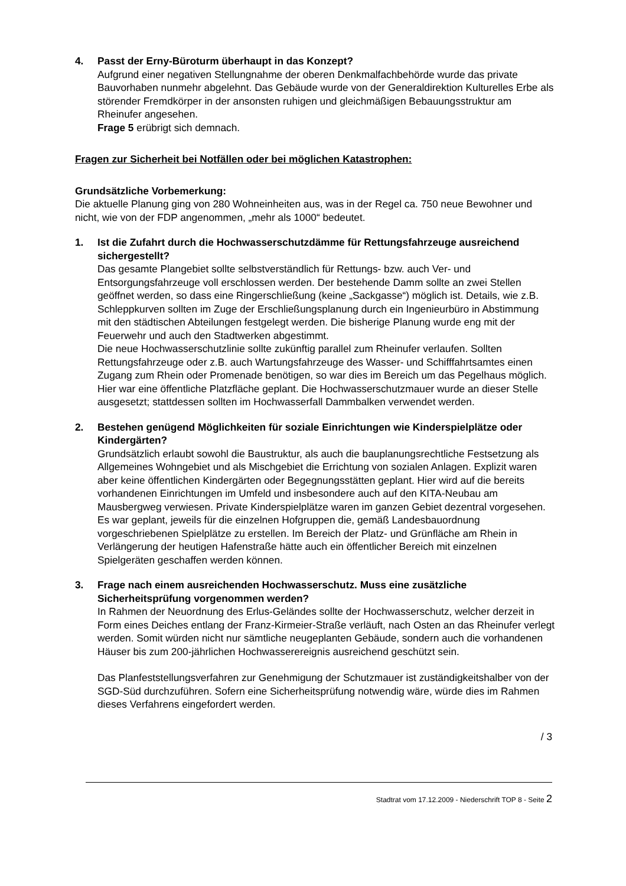4. Passt der Erny-Büroturm überhaupt in das Konzept?
Aufgrund einer negativen Stellungnahme der oberen Denkmalfachbehörde wurde das private Bauvorhaben nunmehr abgelehnt. Das Gebäude wurde von der Generaldirektion Kulturelles Erbe als störender Fremdkörper in der ansonsten ruhigen und gleichmäßigen Bebauungsstruktur am Rheinufer angesehen.
Frage 5 erübrigt sich demnach.
Fragen zur Sicherheit bei Notfällen oder bei möglichen Katastrophen:
Grundsätzliche Vorbemerkung:
Die aktuelle Planung ging von 280 Wohneinheiten aus, was in der Regel ca. 750 neue Bewohner und nicht, wie von der FDP angenommen, „mehr als 1000“ bedeutet.
1. Ist die Zufahrt durch die Hochwasserschutzdämme für Rettungsfahrzeuge ausreichend sichergestellt?
Das gesamte Plangebiet sollte selbstverständlich für Rettungs- bzw. auch Ver- und Entsorgungsfahrzeuge voll erschlossen werden. Der bestehende Damm sollte an zwei Stellen geöffnet werden, so dass eine Ringerschließung (keine „Sackgasse“) möglich ist. Details, wie z.B. Schleppkurven sollten im Zuge der Erschließungsplanung durch ein Ingenieurbüro in Abstimmung mit den städtischen Abteilungen festgelegt werden. Die bisherige Planung wurde eng mit der Feuerwehr und auch den Stadtwerken abgestimmt.
Die neue Hochwasserschutzlinie sollte zukünftig parallel zum Rheinufer verlaufen. Sollten Rettungsfahrzeuge oder z.B. auch Wartungsfahrzeuge des Wasser- und Schifffahrtsamtes einen Zugang zum Rhein oder Promenade benötigen, so war dies im Bereich um das Pegelhaus möglich. Hier war eine öffentliche Platzfläche geplant. Die Hochwasserschutzmauer wurde an dieser Stelle ausgesetzt; stattdessen sollten im Hochwasserfall Dammbalken verwendet werden.
2. Bestehen genügend Möglichkeiten für soziale Einrichtungen wie Kinderspielplätze oder Kindergärten?
Grundsätzlich erlaubt sowohl die Baustruktur, als auch die bauplanungsrechtliche Festsetzung als Allgemeines Wohngebiet und als Mischgebiet die Errichtung von sozialen Anlagen. Explizit waren aber keine öffentlichen Kindergärten oder Begegnungsstätten geplant. Hier wird auf die bereits vorhandenen Einrichtungen im Umfeld und insbesondere auch auf den KITA-Neubau am Mausbergweg verwiesen. Private Kinderspielplätze waren im ganzen Gebiet dezentral vorgesehen. Es war geplant, jeweils für die einzelnen Hofgruppen die, gemäß Landesbauordnung vorgeschriebenen Spielplätze zu erstellen. Im Bereich der Platz- und Grünfläche am Rhein in Verlängerung der heutigen Hafenstraße hätte auch ein öffentlicher Bereich mit einzelnen Spielgeräten geschaffen werden können.
3. Frage nach einem ausreichenden Hochwasserschutz. Muss eine zusätzliche Sicherheitsprüfung vorgenommen werden?
In Rahmen der Neuordnung des Erlus-Geländes sollte der Hochwasserschutz, welcher derzeit in Form eines Deiches entlang der Franz-Kirmeier-Straße verläuft, nach Osten an das Rheinufer verlegt werden. Somit würden nicht nur sämtliche neugeplanten Gebäude, sondern auch die vorhandenen Häuser bis zum 200-jährlichen Hochwasserereignis ausreichend geschützt sein.
Das Planfeststellungsverfahren zur Genehmigung der Schutzmauer ist zuständigkeitshalber von der SGD-Süd durchzuführen. Sofern eine Sicherheitsprüfung notwendig wäre, würde dies im Rahmen dieses Verfahrens eingefordert werden.
/ 3
Stadtrat vom 17.12.2009 - Niederschrift TOP 8 - Seite 2